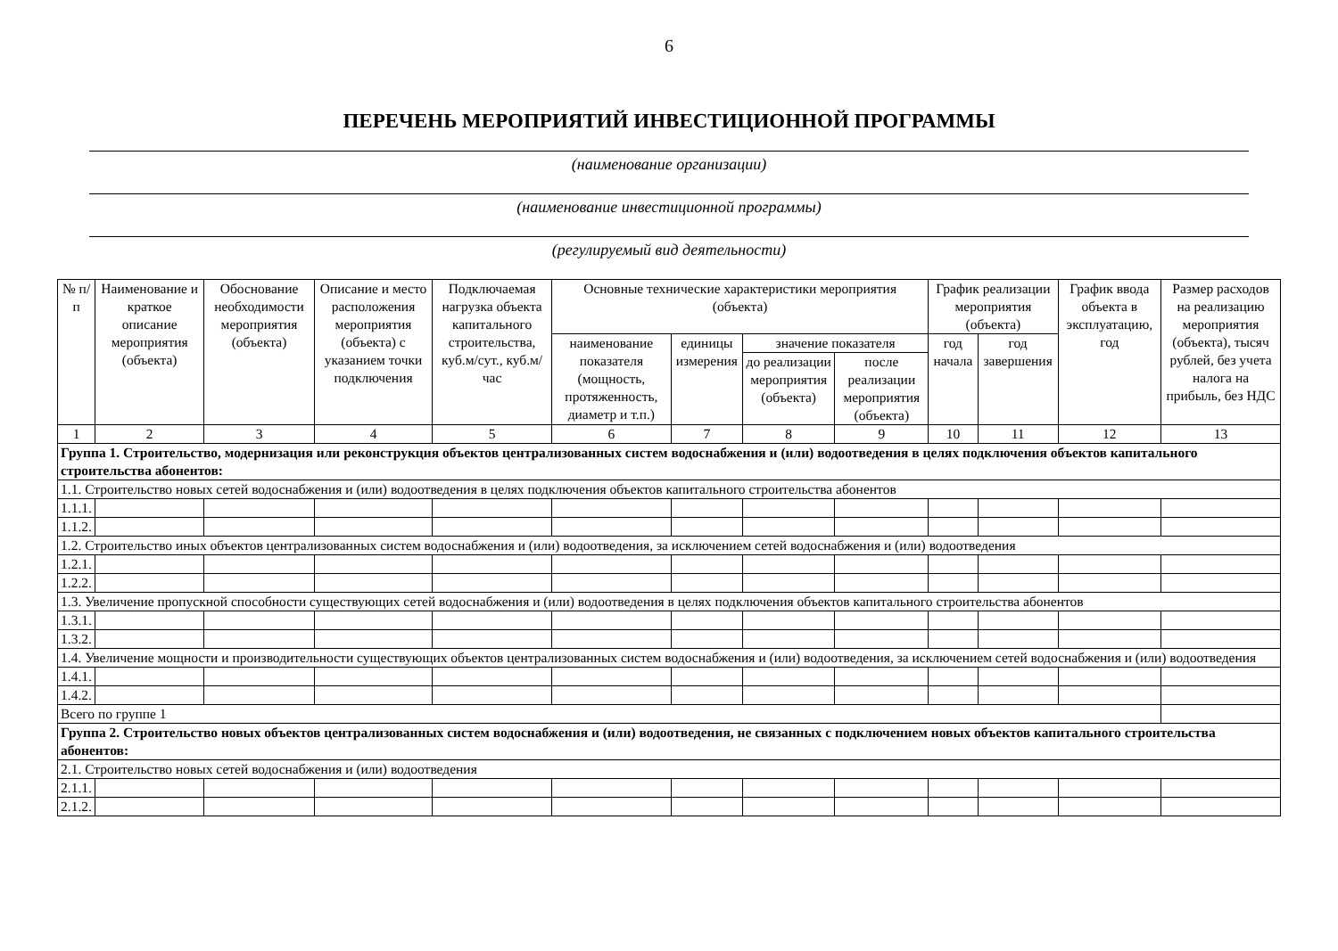6
ПЕРЕЧЕНЬ МЕРОПРИЯТИЙ ИНВЕСТИЦИОННОЙ ПРОГРАММЫ
(наименование организации)
(наименование инвестиционной программы)
(регулируемый вид деятельности)
| № п/п | Наименование и краткое описание мероприятия (объекта) | Обоснование необходимости мероприятия (объекта) | Описание и место расположения мероприятия (объекта) с указанием точки подключения | Подключаемая нагрузка объекта капитального строительства, куб.м/сут., куб.м/час | Основные технические характеристики мероприятия (объекта) | | | | График реализации мероприятия (объекта) | | График ввода объекта в эксплуатацию, год | Размер расходов на реализацию мероприятия (объекта), тысяч рублей, без учета налога на прибыль, без НДС |
| --- | --- | --- | --- | --- | --- | --- | --- | --- | --- | --- | --- | --- |
| | | | | | наименование показателя (мощность, протяженность, диаметр и т.п.) | единицы измерения | значение показателя | | год начала | год завершения | | |
| | | | | | | | до реализации мероприятия (объекта) | после реализации мероприятия (объекта) | | | | |
| 1 | 2 | 3 | 4 | 5 | 6 | 7 | 8 | 9 | 10 | 11 | 12 | 13 |
| Группа 1. Строительство, модернизация или реконструкция объектов централизованных систем водоснабжения и (или) водоотведения в целях подключения объектов капитального строительства абонентов: | | | | | | | | | | | | |
| 1.1. Строительство новых сетей водоснабжения и (или) водоотведения в целях подключения объектов капитального строительства абонентов | | | | | | | | | | | | |
| 1.1.1. | | | | | | | | | | | | |
| 1.1.2. | | | | | | | | | | | | |
| 1.2. Строительство иных объектов централизованных систем водоснабжения и (или) водоотведения, за исключением сетей водоснабжения и (или) водоотведения | | | | | | | | | | | | |
| 1.2.1. | | | | | | | | | | | | |
| 1.2.2. | | | | | | | | | | | | |
| 1.3. Увеличение пропускной способности существующих сетей водоснабжения и (или) водоотведения в целях подключения объектов капитального строительства абонентов | | | | | | | | | | | | |
| 1.3.1. | | | | | | | | | | | | |
| 1.3.2. | | | | | | | | | | | | |
| 1.4. Увеличение мощности и производительности существующих объектов централизованных систем водоснабжения и (или) водоотведения, за исключением сетей водоснабжения и (или) водоотведения | | | | | | | | | | | | |
| 1.4.1. | | | | | | | | | | | | |
| 1.4.2. | | | | | | | | | | | | |
| Всего по группе 1 | | | | | | | | | | | | |
| Группа 2. Строительство новых объектов централизованных систем водоснабжения и (или) водоотведения, не связанных с подключением новых объектов капитального строительства абонентов: | | | | | | | | | | | | |
| 2.1. Строительство новых сетей водоснабжения и (или) водоотведения | | | | | | | | | | | | |
| 2.1.1. | | | | | | | | | | | | |
| 2.1.2. | | | | | | | | | | | | |